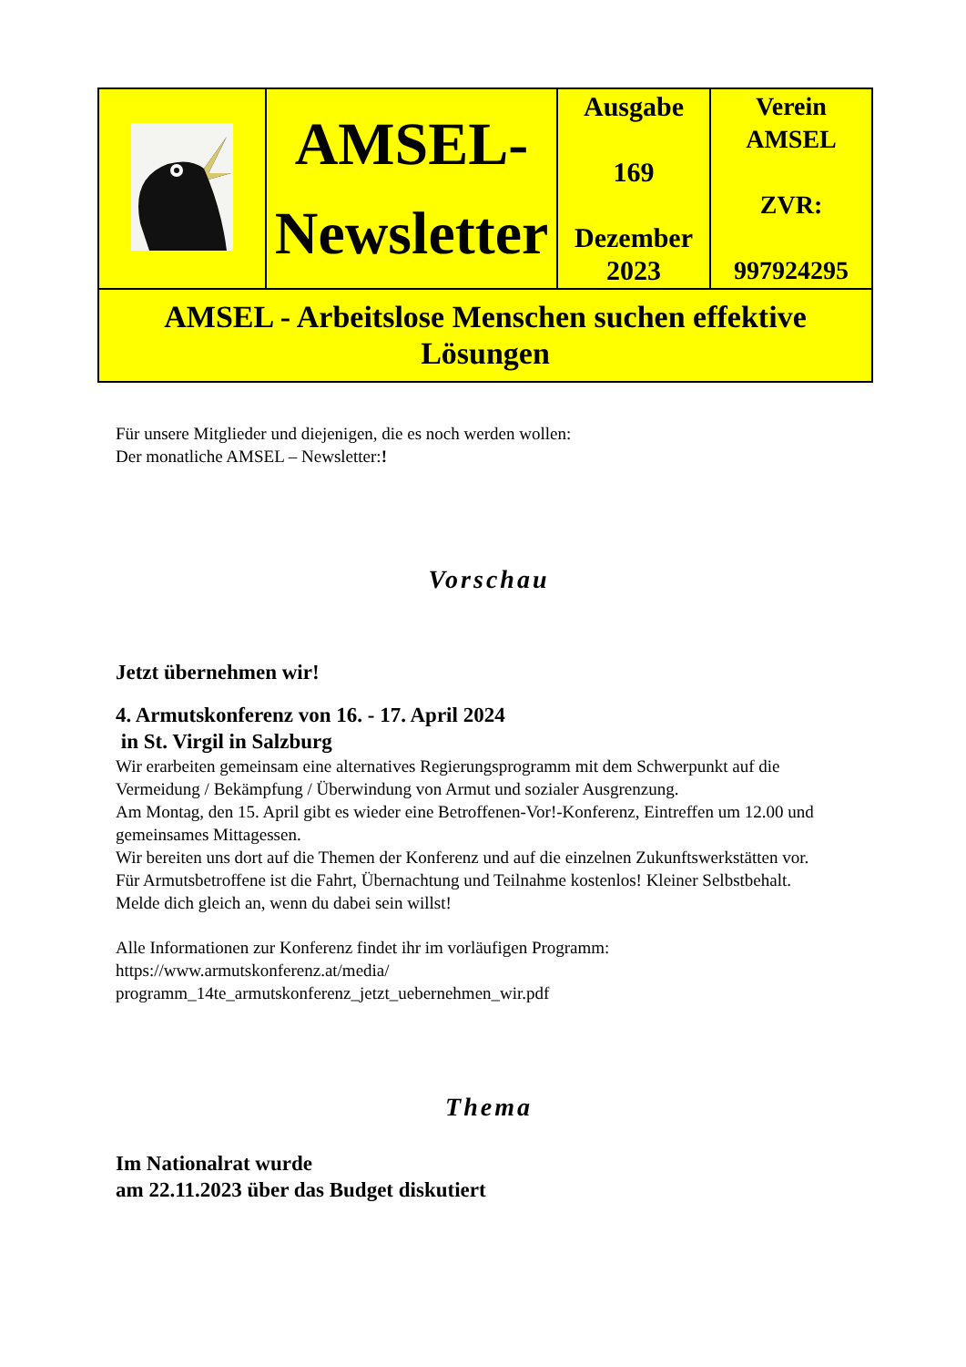| | AMSEL- Newsletter | Ausgabe 169 Dezember 2023 | Verein AMSEL ZVR: 997924295 |
| AMSEL - Arbeitslose Menschen suchen effektive Lösungen | | | |
Für unsere Mitglieder und diejenigen, die es noch werden wollen:
Der monatliche AMSEL – Newsletter:!
Vorschau
Jetzt übernehmen wir!
4. Armutskonferenz von 16. - 17. April 2024
in St. Virgil in Salzburg
Wir erarbeiten gemeinsam eine alternatives Regierungsprogramm mit dem Schwerpunkt auf die Vermeidung / Bekämpfung / Überwindung von Armut und sozialer Ausgrenzung.
Am Montag, den 15. April gibt es wieder eine Betroffenen-Vor!-Konferenz, Eintreffen um 12.00 und gemeinsames Mittagessen.
Wir bereiten uns dort auf die Themen der Konferenz und auf die einzelnen Zukunftswerkstätten vor.
Für Armutsbetroffene ist die Fahrt, Übernachtung und Teilnahme kostenlos! Kleiner Selbstbehalt.
Melde dich gleich an, wenn du dabei sein willst!
Alle Informationen zur Konferenz findet ihr im vorläufigen Programm:
https://www.armutskonferenz.at/media/
programm_14te_armutskonferenz_jetzt_uebernehmen_wir.pdf
Thema
Im Nationalrat wurde
am 22.11.2023 über das Budget diskutiert